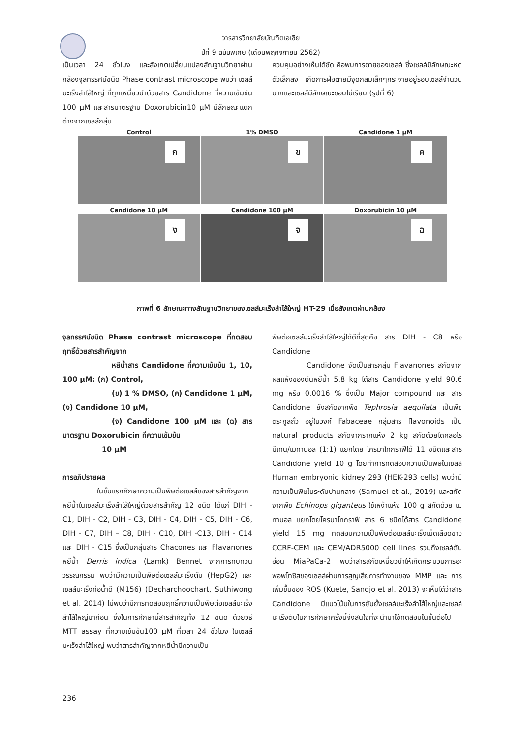วารสารวิทยาลัยบัณฑิตเอเซีย
ปีที่ 9 ฉบับพิเศษ (เดือนพฤศจิกายน 2562)
เป็นเวลา 24 ชั่วโมง และสังเกตเปลี่ยนแปลงสัณฐานวิทยาผ่านกล้องจุลทรรศน์ชนิด Phase contrast microscope พบว่า เซลล์มะเร็งลำไส้ใหญ่ ที่ถูกเหนี่ยวนำด้วยสาร Candidone ที่ความเข้มข้น 100 μM และสารมาตรฐาน Doxorubicin10 μM มีลักษณะแตกต่างจากเซลล์กลุ่ม
ควบคุมอย่างเห็นได้ชัด คือพบการตายของเซลล์ ซึ่งเซลล์มีลักษณะหดตัวเล็กลง เกิดการฝ่อตายมีจุดกลมเล็กๆกระจายอยู่รอบเซลล์จำนวนมากและเซลล์มีลักษณะขอบไม่เรียบ (รูปที่ 6)
Control
ก
1% DMSO
ข
Candidone 1 μM
ค
Candidone 10 μM
ง
Candidone 100 μM
จ
Doxorubicin 10 μM
ฉ
ภาพที่ 6 ลักษณะทางสัณฐานวิทยาของเซลล์มะเร็งลำไส้ใหญ่ HT-29 เมื่อสังเกตผ่านกล้อง
จุลทรรศน์ชนิด Phase contrast microscope ที่ทดสอบฤทธิ์ด้วยสารสำคัญจาก
หยีน้ำสาร Candidone ที่ความเข้มข้น 1, 10, 100 μM: (ก) Control,
(ข) 1 % DMSO, (ค) Candidone 1 μM, (ง) Candidone 10 μM,
(จ) Candidone 100 μM และ (ฉ) สารมาตรฐาน Doxorubicin ที่ความเข้มข้น
10 μM
การอภิปรายผล
ในขั้นแรกศึกษาความเป็นพิษต่อเซลล์ของสารสำคัญจากหยีน้ำในเซลล์มะเร็งลำไส้ใหญ่ด้วยสารสำคัญ 12 ชนิด ได้แก่ DIH - C1, DIH - C2, DIH - C3, DIH - C4, DIH - C5, DIH - C6, DIH - C7, DIH – C8, DIH - C10, DIH -C13, DIH - C14 และ DIH - C15 ซึ่งเป็นกลุ่มสาร Chacones และ Flavanones หยีน้ำ Derris indica (Lamk) Bennet จากการทบทวนวรรณกรรม พบว่ามีความเป็นพิษต่อเซลล์มะเร็งตับ (HepG2) และเซลล์มะเร็งท่อน้ำดี (M156) (Decharchoochart, Suthiwong et al. 2014) ไม่พบว่ามีการทดสอบฤทธิ์ความเป็นพิษต่อเซลล์มะเร็งลำไส้ใหญ่มาก่อน ซึ่งในการศึกษานี้สารสำคัญทั้ง 12 ชนิด ด้วยวิธี MTT assay ที่ความเข้มข้น100 μM ที่เวลา 24 ชั่วโมง ในเซลล์มะเร็งลำไส้ใหญ่ พบว่าสารสำคัญจากหยีน้ำมีความเป็น
พิษต่อเซลล์มะเร็งลำไส้ใหญ่ได้ดีที่สุดคือ สาร DIH - C8 หรือ Candidone
Candidone จัดเป็นสารกลุ่ม Flavanones สกัดจากผลแห้งของต้นหยีน้ำ 5.8 kg ได้สาร Candidone yield 90.6 mg หรือ 0.0016 % ซึ่งเป็น Major compound และ สาร Candidone ยังสกัดจากพืช Tephrosia aequilata เป็นพืชตระกูลถั่ว อยู่ในวงค์ Fabaceae กลุ่มสาร flavonoids เป็น natural products สกัดจากรากแห้ง 2 kg สกัดด้วยไดคลอโรมีเทน/เมทานอล (1:1) แยกโดย โครมาโทกราฟีได้ 11 ชนิดและสาร Candidone yield 10 g โดยทำการทดสอบความเป็นพิษในเซลล์ Human embryonic kidney 293 (HEK-293 cells) พบว่ามีความเป็นพิษในระดับปานกลาง (Samuel et al., 2019) และสกัดจากพืช Echinops giganteus ใช้เหง้าแห้ง 100 g สกัดด้วย เมทานอล แยกโดยโครมาโทกราฟี สาร 6 ชนิดได้สาร Candidone yield 15 mg ทดสอบความเป็นพิษต่อเซลล์มะเร็งเม็ดเลือดขาว CCRF-CEM และ CEM/ADR5000 cell lines รวมถึงเซลล์ตับอ่อน MiaPaCa-2 พบว่าสารสกัดเหนี่ยวนำให้เกิดกระบวนการอะพอพโทซิสของเซลล์ผ่านการสูญเสียการทำงานของ MMP และ การเพิ่มขึ้นของ ROS (Kuete, Sandjo et al. 2013) จะเห็นได้ว่าสาร Candidone มีแนวโน้มในการยับยั้งเซลล์มะเร็งลำไส้ใหญ่และเซลล์มะเร็งตับในการศึกษาครั้งนี้จึงสนใจที่จะนำมาใช้ทดสอบในขั้นต่อไป
236